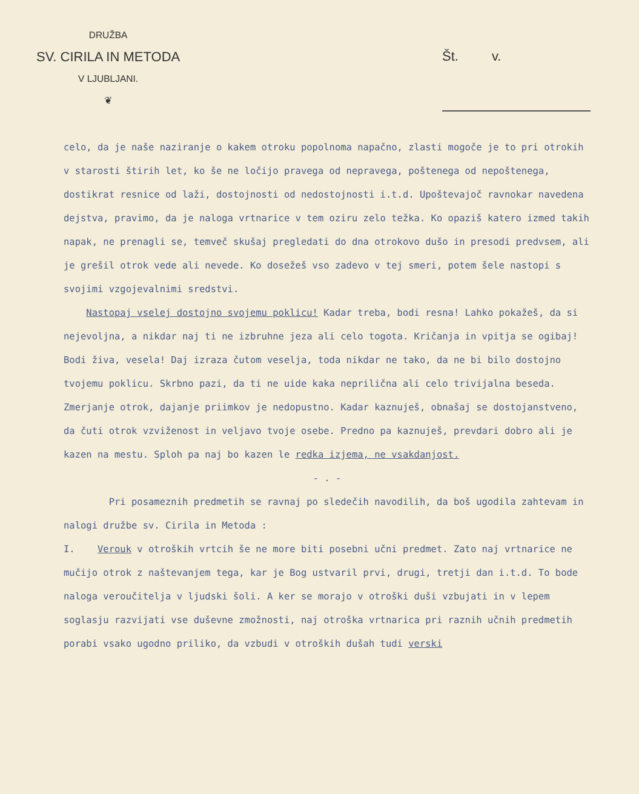DRUŽBA
SV. CIRILA IN METODA
V LJUBLJANI.
❦
Št. v.
celo, da je naše naziranje o kakem otroku popolnoma napačno, zlasti mogoče je to pri otrokih v starosti štirih let, ko še ne ločijo pravega od nepravega, poštenega od nepoštenega, dostikrat resnice od laži, dostojnosti od nedostojnosti i.t.d. Upoštevajoč ravnokar navedena dejstva, pravimo, da je naloga vrtnarice v tem oziru zelo težka. Ko opaziš katero izmed takih napak, ne prenagli se, temveč skušaj pregledati do dna otrokovo dušo in presodi predvsem, ali je grešil otrok vede ali nevede. Ko dosežeš vso zadevo v tej smeri, potem šele nastopi s svojimi vzgojevalnimi sredstvi.
Nastopaj vselej dostojno svojemu poklicu! Kadar treba, bodi resna! Lahko pokažeš, da si nejevoljna, a nikdar naj ti ne izbruhne jeza ali celo togota. Kričanja in vpitja se ogibaj! Bodi živa, vesela! Daj izraza čutom veselja, toda nikdar ne tako, da ne bi bilo dostojno tvojemu poklicu. Skrbno pazi, da ti ne uide kaka neprilična ali celo trivijalna beseda. Zmerjanje otrok, dajanje priimkov je nedopustno. Kadar kaznuješ, obnašaj se dostojanstveno, da čuti otrok vzviženost in veljavo tvoje osebe. Predno pa kaznuješ, prevdari dobro ali je kazen na mestu. Sploh pa naj bo kazen le redka izjema, ne vsakdanjost.
- . -
Pri posameznih predmetih se ravnaj po sledečih navodilih, da boš ugodila zahtevam in nalogi družbe sv. Cirila in Metoda :
I. Verouk v otroških vrtcih še ne more biti posebni učni predmet. Zato naj vrtnarice ne mučijo otrok z naštevanjem tega, kar je Bog ustvaril prvi, drugi, tretji dan i.t.d. To bode naloga veroučitelja v ljudski šoli. A ker se morajo v otroški duši vzbujati in v lepem soglasju razvijati vse duševne zmožnosti, naj otroška vrtnarica pri raznih učnih predmetih porabi vsako ugodno priliko, da vzbudi v otroških dušah tudi verski